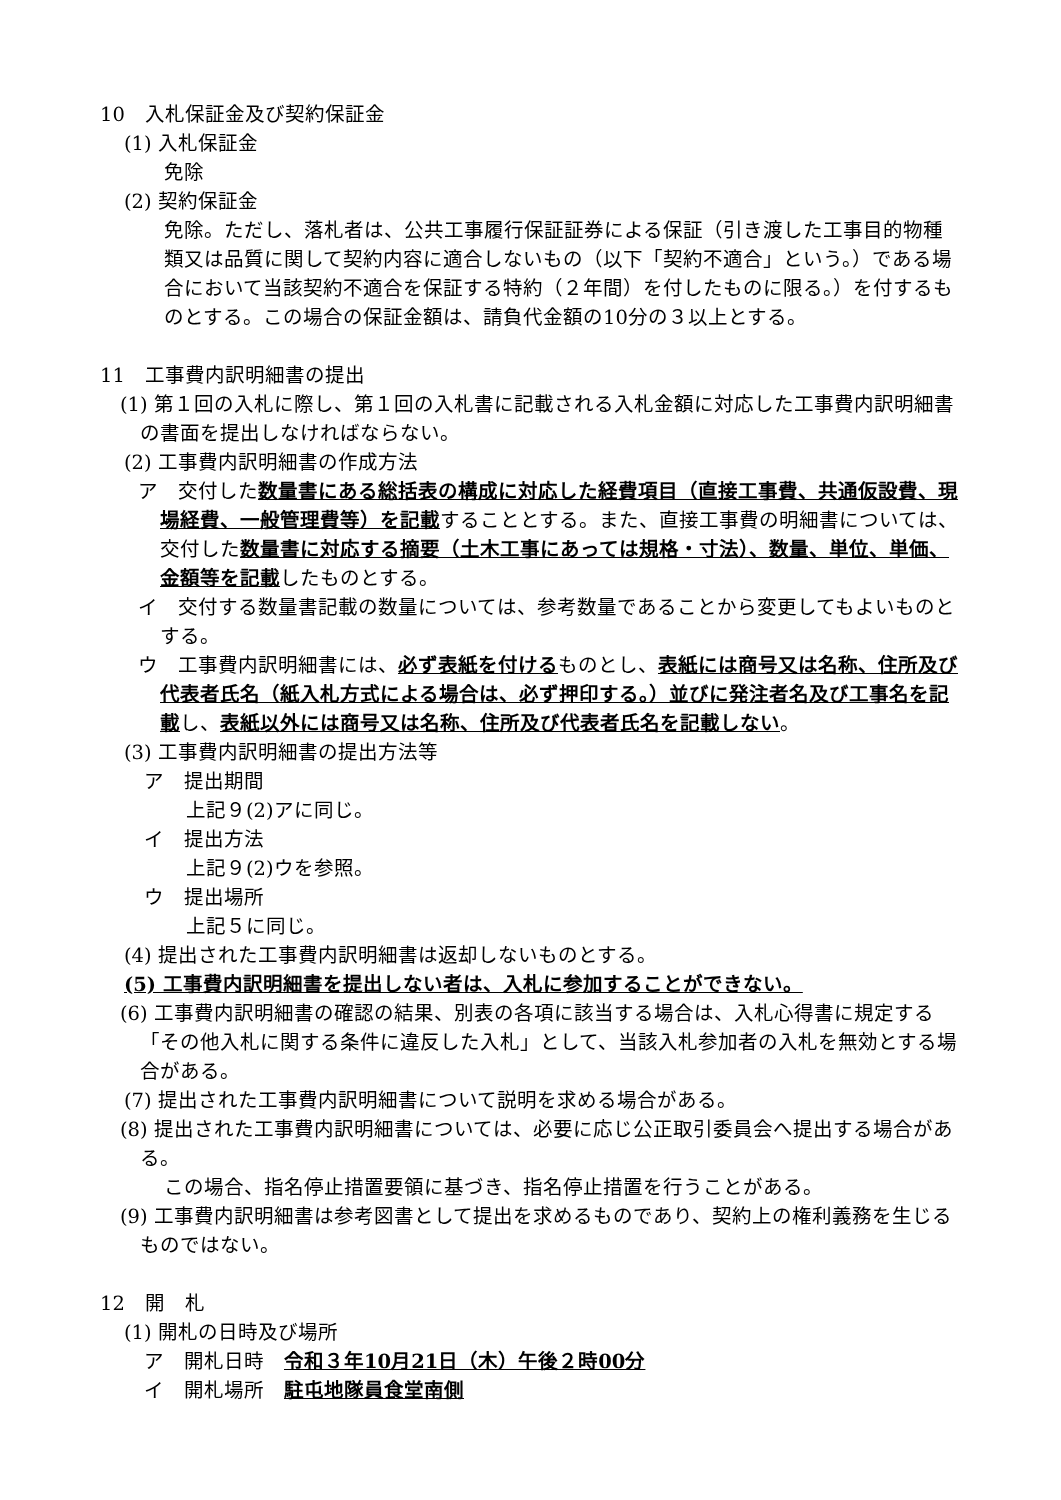10　入札保証金及び契約保証金
(1) 入札保証金
免除
(2) 契約保証金
免除。ただし、落札者は、公共工事履行保証証券による保証（引き渡した工事目的物種類又は品質に関して契約内容に適合しないもの（以下「契約不適合」という。）である場合において当該契約不適合を保証する特約（２年間）を付したものに限る。）を付するものとする。この場合の保証金額は、請負代金額の10分の３以上とする。
11　工事費内訳明細書の提出
(1) 第１回の入札に際し、第１回の入札書に記載される入札金額に対応した工事費内訳明細書の書面を提出しなければならない。
(2) 工事費内訳明細書の作成方法
ア　交付した数量書にある総括表の構成に対応した経費項目（直接工事費、共通仮設費、現場経費、一般管理費等）を記載することとする。また、直接工事費の明細書については、交付した数量書に対応する摘要（土木工事にあっては規格・寸法）、数量、単位、単価、金額等を記載したものとする。
イ　交付する数量書記載の数量については、参考数量であることから変更してもよいものとする。
ウ　工事費内訳明細書には、必ず表紙を付けるものとし、表紙には商号又は名称、住所及び代表者氏名（紙入札方式による場合は、必ず押印する。）並びに発注者名及び工事名を記載し、表紙以外には商号又は名称、住所及び代表者氏名を記載しない。
(3) 工事費内訳明細書の提出方法等
ア　提出期間
上記９(2)アに同じ。
イ　提出方法
上記９(2)ウを参照。
ウ　提出場所
上記５に同じ。
(4) 提出された工事費内訳明細書は返却しないものとする。
(5) 工事費内訳明細書を提出しない者は、入札に参加することができない。
(6) 工事費内訳明細書の確認の結果、別表の各項に該当する場合は、入札心得書に規定する「その他入札に関する条件に違反した入札」として、当該入札参加者の入札を無効とする場合がある。
(7) 提出された工事費内訳明細書について説明を求める場合がある。
(8) 提出された工事費内訳明細書については、必要に応じ公正取引委員会へ提出する場合がある。
この場合、指名停止措置要領に基づき、指名停止措置を行うことがある。
(9) 工事費内訳明細書は参考図書として提出を求めるものであり、契約上の権利義務を生じるものではない。
12　開　札
(1) 開札の日時及び場所
ア　開札日時　令和３年10月21日（木）午後２時00分
イ　開札場所　駐屯地隊員食堂南側